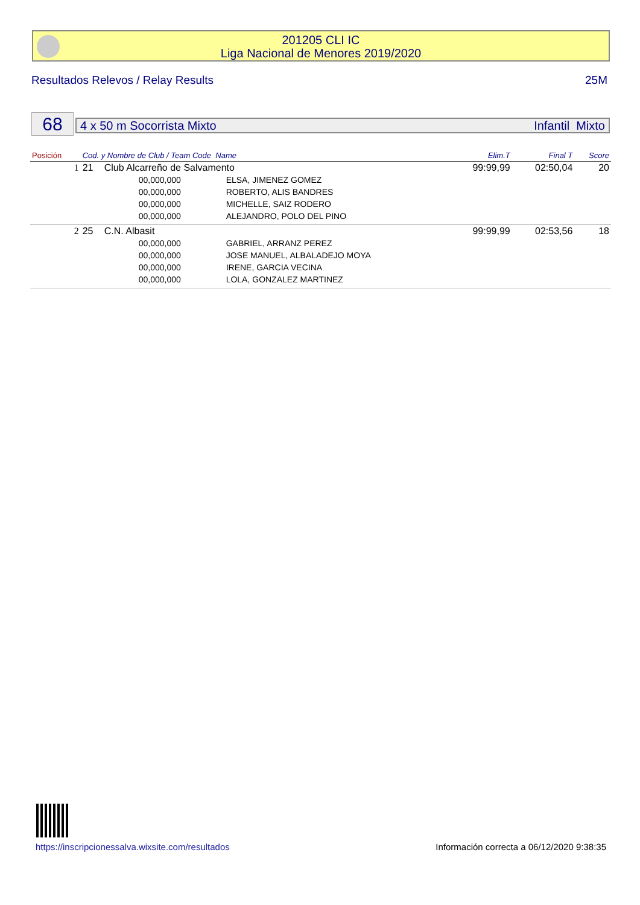201205 CLI IC
Liga Nacional de Menores 2019/2020
Resultados Relevos / Relay Results 25M
68 4 x 50 m Socorrista Mixto Infantil Mixto
| Posición | Cod. y Nombre de Club / Team Code Name | | | Elim.T | Final T | Score |
| --- | --- | --- | --- | --- | --- | --- |
| 1 | 21 | Club Alcarreño de Salvamento | | 99:99,99 | 02:50,04 | 20 |
| | | 00,000,000 | ELSA, JIMENEZ GOMEZ | | | |
| | | 00,000,000 | ROBERTO, ALIS BANDRES | | | |
| | | 00,000,000 | MICHELLE, SAIZ RODERO | | | |
| | | 00,000,000 | ALEJANDRO, POLO DEL PINO | | | |
| 2 | 25 | C.N. Albasit | | 99:99,99 | 02:53,56 | 18 |
| | | 00,000,000 | GABRIEL, ARRANZ PEREZ | | | |
| | | 00,000,000 | JOSE MANUEL, ALBALADEJO MOYA | | | |
| | | 00,000,000 | IRENE, GARCIA VECINA | | | |
| | | 00,000,000 | LOLA, GONZALEZ MARTINEZ | | | |
https://inscripcionessalva.wixsite.com/resultados Información correcta a 06/12/2020 9:38:35